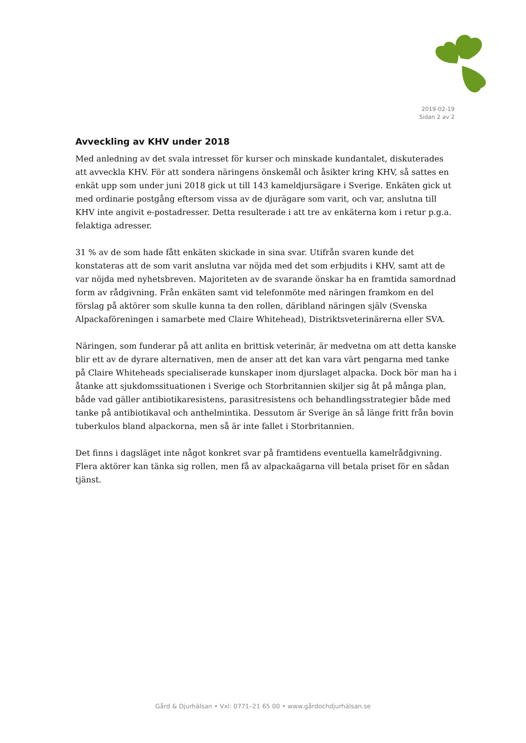2019-02-19
Sidan 2 av 2
Avveckling av KHV under 2018
Med anledning av det svala intresset för kurser och minskade kundantalet, diskuterades att avveckla KHV. För att sondera näringens önskemål och åsikter kring KHV, så sattes en enkät upp som under juni 2018 gick ut till 143 kameldjursägare i Sverige. Enkäten gick ut med ordinarie postgång eftersom vissa av de djurägare som varit, och var, anslutna till KHV inte angivit e-postadresser. Detta resulterade i att tre av enkäterna kom i retur p.g.a. felaktiga adresser.
31 % av de som hade fått enkäten skickade in sina svar. Utifrån svaren kunde det konstateras att de som varit anslutna var nöjda med det som erbjudits i KHV, samt att de var nöjda med nyhetsbreven. Majoriteten av de svarande önskar ha en framtida samordnad form av rådgivning. Från enkäten samt vid telefonmöte med näringen framkom en del förslag på aktörer som skulle kunna ta den rollen, däribland näringen själv (Svenska Alpackaföreningen i samarbete med Claire Whitehead), Distriktsveterinärerna eller SVA.
Näringen, som funderar på att anlita en brittisk veterinär, är medvetna om att detta kanske blir ett av de dyrare alternativen, men de anser att det kan vara värt pengarna med tanke på Claire Whiteheads specialiserade kunskaper inom djurslaget alpacka. Dock bör man ha i åtanke att sjukdomssituationen i Sverige och Storbritannien skiljer sig åt på många plan, både vad gäller antibiotikaresistens, parasitresistens och behandlingsstrategier både med tanke på antibiotikaval och anthelmintika. Dessutom är Sverige än så länge fritt från bovin tuberkulos bland alpackorna, men så är inte fallet i Storbritannien.
Det finns i dagsläget inte något konkret svar på framtidens eventuella kamelrådgivning. Flera aktörer kan tänka sig rollen, men få av alpackaägarna vill betala priset för en sådan tjänst.
Gård & Djurhälsan • Vxl: 0771–21 65 00 • www.gårdochdjurhälsan.se